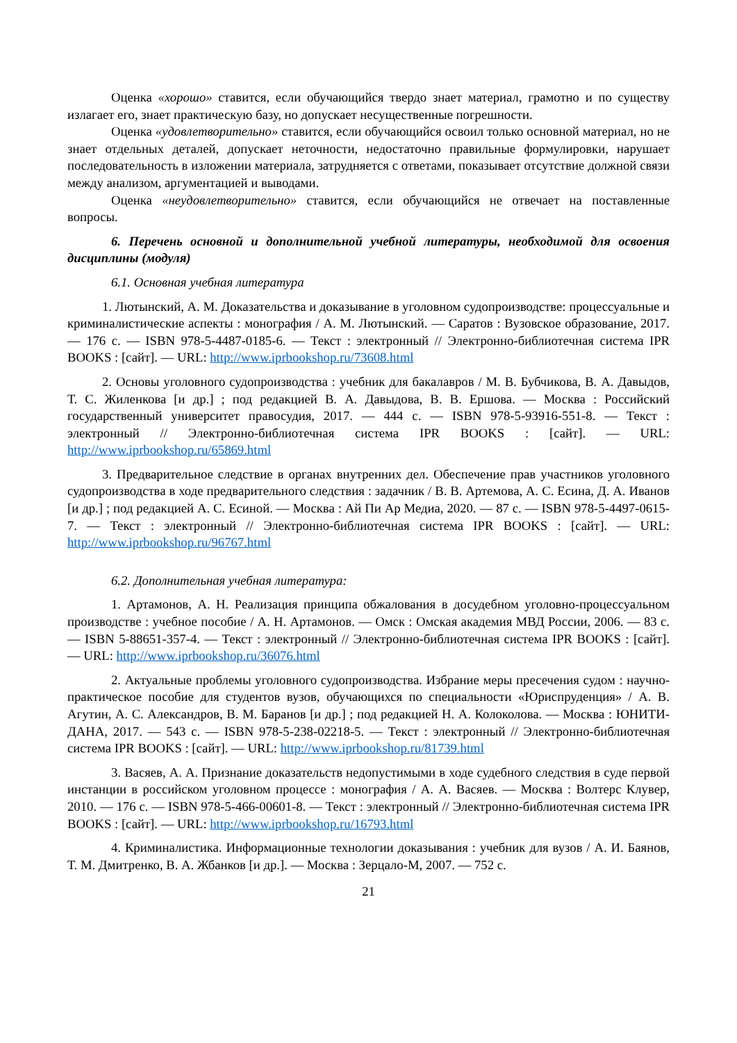Оценка «хорошо» ставится, если обучающийся твердо знает материал, грамотно и по существу излагает его, знает практическую базу, но допускает несущественные погрешности.
Оценка «удовлетворительно» ставится, если обучающийся освоил только основной материал, но не знает отдельных деталей, допускает неточности, недостаточно правильные формулировки, нарушает последовательность в изложении материала, затрудняется с ответами, показывает отсутствие должной связи между анализом, аргументацией и выводами.
Оценка «неудовлетворительно» ставится, если обучающийся не отвечает на поставленные вопросы.
6. Перечень основной и дополнительной учебной литературы, необходимой для освоения дисциплины (модуля)
6.1. Основная учебная литература
1. Лютынский, А. М. Доказательства и доказывание в уголовном судопроизводстве: процессуальные и криминалистические аспекты : монография / А. М. Лютынский. — Саратов : Вузовское образование, 2017. — 176 c. — ISBN 978-5-4487-0185-6. — Текст : электронный // Электронно-библиотечная система IPR BOOKS : [сайт]. — URL: http://www.iprbookshop.ru/73608.html
2. Основы уголовного судопроизводства : учебник для бакалавров / М. В. Бубчикова, В. А. Давыдов, Т. С. Жиленкова [и др.] ; под редакцией В. А. Давыдова, В. В. Ершова. — Москва : Российский государственный университет правосудия, 2017. — 444 c. — ISBN 978-5-93916-551-8. — Текст : электронный // Электронно-библиотечная система IPR BOOKS : [сайт]. — URL: http://www.iprbookshop.ru/65869.html
3. Предварительное следствие в органах внутренних дел. Обеспечение прав участников уголовного судопроизводства в ходе предварительного следствия : задачник / В. В. Артемова, А. С. Есина, Д. А. Иванов [и др.] ; под редакцией А. С. Есиной. — Москва : Ай Пи Ар Медиа, 2020. — 87 c. — ISBN 978-5-4497-0615-7. — Текст : электронный // Электронно-библиотечная система IPR BOOKS : [сайт]. — URL: http://www.iprbookshop.ru/96767.html
6.2. Дополнительная учебная литература:
1. Артамонов, А. Н. Реализация принципа обжалования в досудебном уголовно-процессуальном производстве : учебное пособие / А. Н. Артамонов. — Омск : Омская академия МВД России, 2006. — 83 c. — ISBN 5-88651-357-4. — Текст : электронный // Электронно-библиотечная система IPR BOOKS : [сайт]. — URL: http://www.iprbookshop.ru/36076.html
2. Актуальные проблемы уголовного судопроизводства. Избрание меры пресечения судом : научно-практическое пособие для студентов вузов, обучающихся по специальности «Юриспруденция» / А. В. Агутин, А. С. Александров, В. М. Баранов [и др.] ; под редакцией Н. А. Колоколова. — Москва : ЮНИТИ-ДАНА, 2017. — 543 c. — ISBN 978-5-238-02218-5. — Текст : электронный // Электронно-библиотечная система IPR BOOKS : [сайт]. — URL: http://www.iprbookshop.ru/81739.html
3. Васяев, А. А. Признание доказательств недопустимыми в ходе судебного следствия в суде первой инстанции в российском уголовном процессе : монография / А. А. Васяев. — Москва : Волтерс Клувер, 2010. — 176 c. — ISBN 978-5-466-00601-8. — Текст : электронный // Электронно-библиотечная система IPR BOOKS : [сайт]. — URL: http://www.iprbookshop.ru/16793.html
4. Криминалистика. Информационные технологии доказывания : учебник для вузов / А. И. Баянов, Т. М. Дмитренко, В. А. Жбанков [и др.]. — Москва : Зерцало-М, 2007. — 752 c.
21